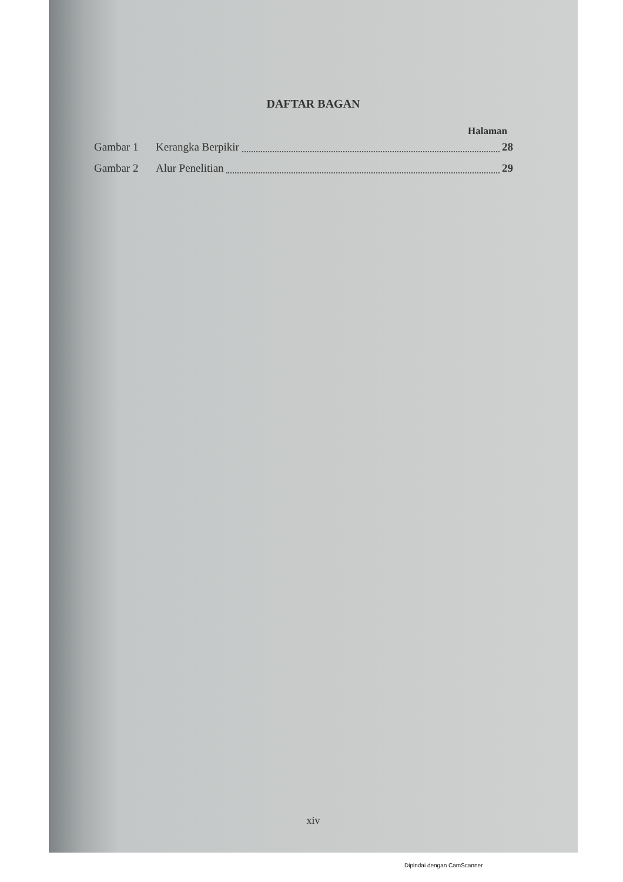DAFTAR BAGAN
Halaman
Gambar 1 Kerangka Berpikir 28
Gambar 2 Alur Penelitian 29
xiv
Dipindai dengan CamScanner